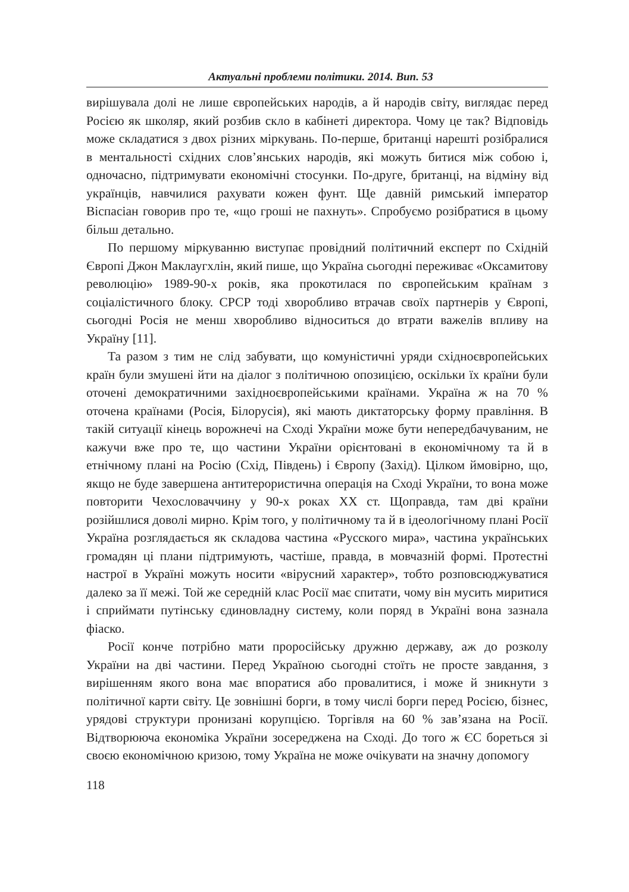Актуальні проблеми політики. 2014. Вип. 53
вирішувала долі не лише європейських народів, а й народів світу, виглядає перед Росією як школяр, який розбив скло в кабінеті директора. Чому це так? Відповідь може складатися з двох різних міркувань. По-перше, британці нарешті розібралися в ментальності східних слов’янських народів, які можуть битися між собою і, одночасно, підтримувати економічні стосунки. По-друге, британці, на відміну від українців, навчилися рахувати кожен фунт. Ще давній римський імператор Віспасіан говорив про те, «що гроші не пахнуть». Спробуємо розібратися в цьому більш детально.
По першому міркуванню виступає провідний політичний експерт по Східній Європі Джон Маклаугхлін, який пише, що Україна сьогодні переживає «Оксамитову революцію» 1989-90-х років, яка прокотилася по європейським країнам з соціалістичного блоку. СРСР тоді хворобливо втрачав своїх партнерів у Європі, сьогодні Росія не менш хворобливо відноситься до втрати важелів впливу на Україну [11].
Та разом з тим не слід забувати, що комуністичні уряди східноєвропейських країн були змушені йти на діалог з політичною опозицією, оскільки їх країни були оточені демократичними західноєвропейськими країнами. Україна ж на 70 % оточена країнами (Росія, Білорусія), які мають диктаторську форму правління. В такій ситуації кінець ворожнечі на Сході України може бути непередбачуваним, не кажучи вже про те, що частини України орієнтовані в економічному та й в етнічному плані на Росію (Схід, Південь) і Європу (Захід). Цілком ймовірно, що, якщо не буде завершена антитерористична операція на Сході України, то вона може повторити Чехословаччину у 90-х роках XX ст. Щоправда, там дві країни розійшлися доволі мирно. Крім того, у політичному та й в ідеологічному плані Росії Україна розглядається як складова частина «Русского мира», частина українських громадян ці плани підтримують, частіше, правда, в мовчазній формі. Протестні настрої в Україні можуть носити «вірусний характер», тобто розповсюджуватися далеко за її межі. Той же середній клас Росії має спитати, чому він мусить миритися і сприймати путінську єдиновладну систему, коли поряд в Україні вона зазнала фіаско.
Росії конче потрібно мати проросійську дружню державу, аж до розколу України на дві частини. Перед Україною сьогодні стоїть не просте завдання, з вирішенням якого вона має впоратися або провалитися, і може й зникнути з політичної карти світу. Це зовнішні борги, в тому числі борги перед Росією, бізнес, урядові структури пронизані корупцією. Торгівля на 60 % зав’язана на Росії. Відтворююча економіка України зосереджена на Сході. До того ж ЄС бореться зі своєю економічною кризою, тому Україна не може очікувати на значну допомогу
118